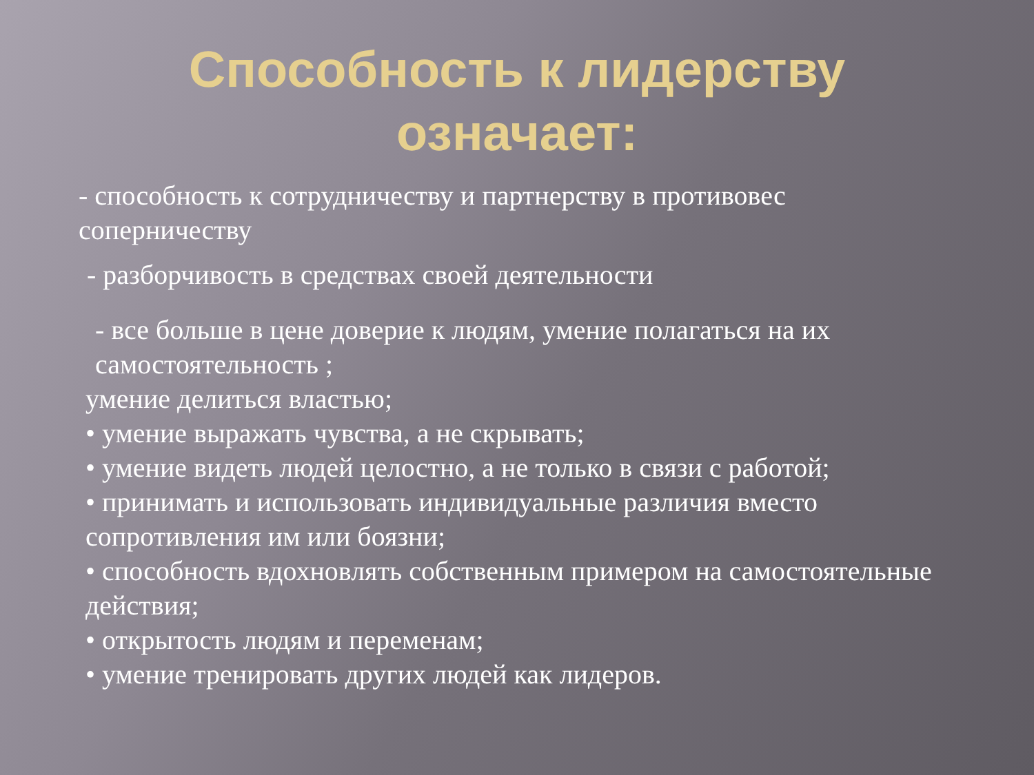Способность к лидерству означает:
- способность к сотрудничеству и партнерству в противовес соперничеству
- разборчивость в средствах своей деятельности
- все больше в цене доверие к людям, умение полагаться на их самостоятельность ;
умение делиться властью;
• умение выражать чувства, а не скрывать;
• умение видеть людей целостно, а не только в связи с работой;
• принимать и использовать индивидуальные различия вместо сопротивления им или боязни;
• способность вдохновлять собственным примером на самостоятельные действия;
• открытость людям и переменам;
• умение тренировать других людей как лидеров.